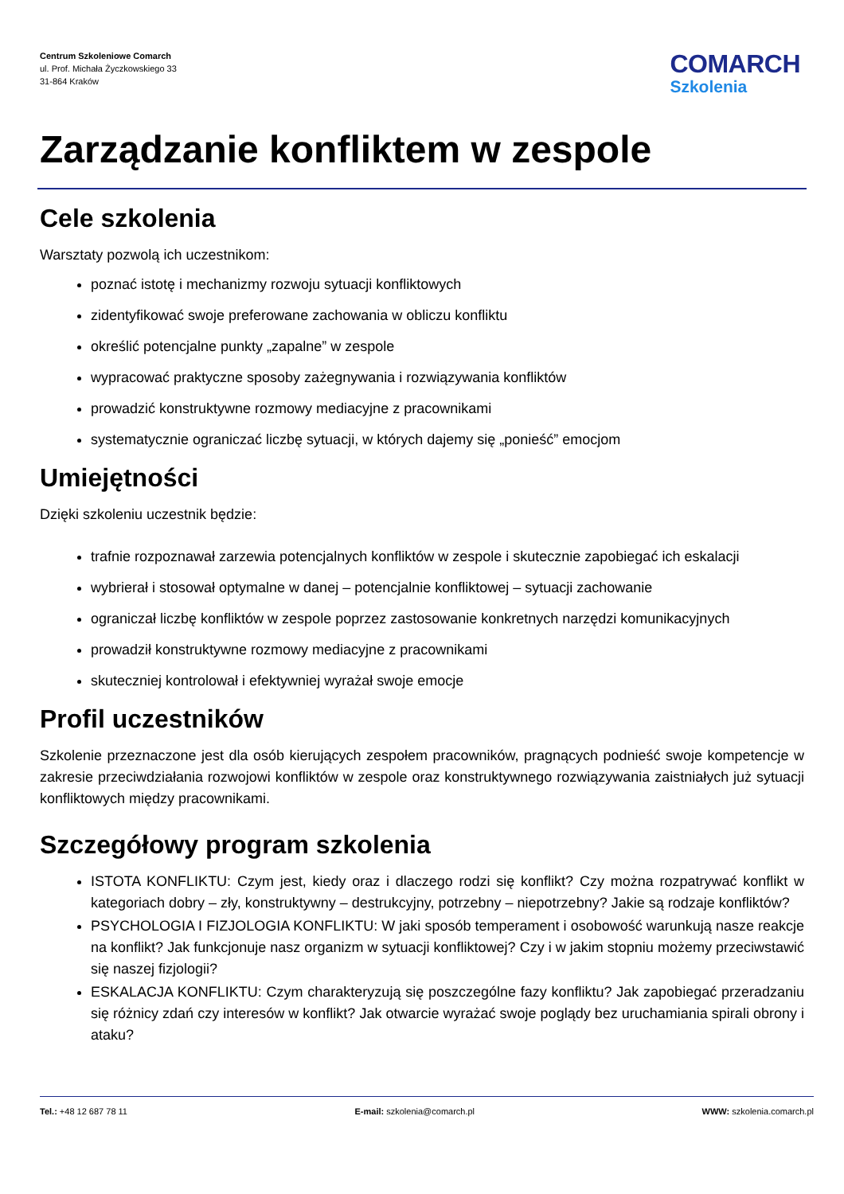Centrum Szkoleniowe Comarch
ul. Prof. Michała Życzkowskiego 33
31-864 Kraków
COMARCH
Szkolenia
Zarządzanie konfliktem w zespole
Cele szkolenia
Warsztaty pozwolą ich uczestnikom:
poznać istotę i mechanizmy rozwoju sytuacji konfliktowych
zidentyfikować swoje preferowane zachowania w obliczu konfliktu
określić potencjalne punkty „zapalne” w zespole
wypracować praktyczne sposoby zażegnywania i rozwiązywania konfliktów
prowadzić konstruktywne rozmowy mediacyjne z pracownikami
systematycznie ograniczać liczbę sytuacji, w których dajemy się „ponieść” emocjom
Umiejętności
Dzięki szkoleniu uczestnik będzie:
trafnie rozpoznawał zarzewia potencjalnych konfliktów w zespole i skutecznie zapobiegać ich eskalacji
wybrierał i stosował optymalne w danej – potencjalnie konfliktowej – sytuacji zachowanie
ograniczał liczbę konfliktów w zespole poprzez zastosowanie konkretnych narzędzi komunikacyjnych
prowadził konstruktywne rozmowy mediacyjne z pracownikami
skuteczniej kontrolował i efektywniej wyrażał swoje emocje
Profil uczestników
Szkolenie przeznaczone jest dla osób kierujących zespołem pracowników, pragnących podnieść swoje kompetencje w zakresie przeciwdziałania rozwojowi konfliktów w zespole oraz konstruktywnego rozwiązywania zaistniałych już sytuacji konfliktowych między pracownikami.
Szczegółowy program szkolenia
ISTOTA KONFLIKTU: Czym jest, kiedy oraz i dlaczego rodzi się konflikt? Czy można rozpatrywać konflikt w kategoriach dobry – zły, konstruktywny – destrukcyjny, potrzebny – niepotrzebny? Jakie są rodzaje konfliktów?
PSYCHOLOGIA I FIZJOLOGIA KONFLIKTU: W jaki sposób temperament i osobowość warunkują nasze reakcje na konflikt? Jak funkcjonuje nasz organizm w sytuacji konfliktowej? Czy i w jakim stopniu możemy przeciwstawić się naszej fizjologii?
ESKALACJA KONFLIKTU: Czym charakteryzują się poszczególne fazy konfliktu? Jak zapobiegać przeradzaniu się różnicy zdań czy interesów w konflikt? Jak otwarcie wyrażać swoje poglądy bez uruchamiania spirali obrony i ataku?
Tel.: +48 12 687 78 11 E-mail: szkolenia@comarch.pl WWW: szkolenia.comarch.pl